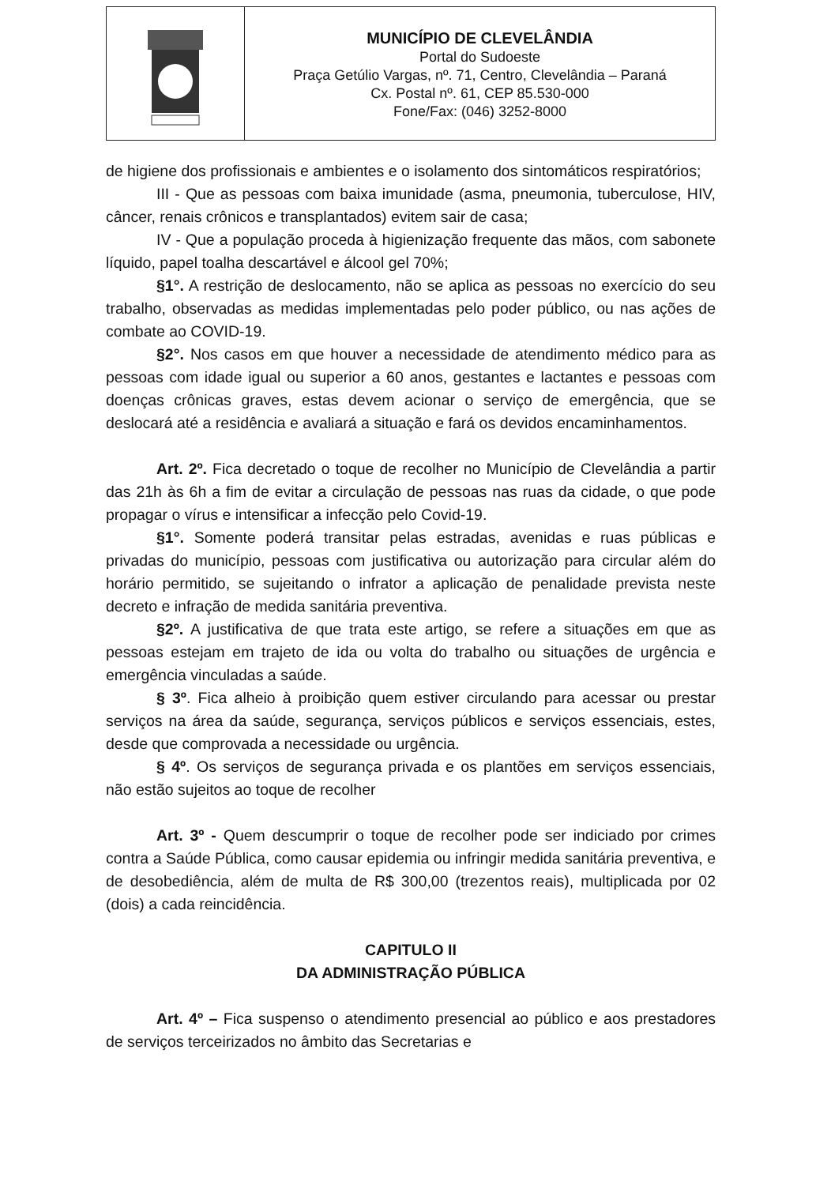MUNICÍPIO DE CLEVELÂNDIA
Portal do Sudoeste
Praça Getúlio Vargas, nº. 71, Centro, Clevelândia – Paraná
Cx. Postal nº. 61, CEP 85.530-000
Fone/Fax: (046) 3252-8000
de higiene dos profissionais e ambientes e o isolamento dos sintomáticos respiratórios;
III - Que as pessoas com baixa imunidade (asma, pneumonia, tuberculose, HIV, câncer, renais crônicos e transplantados) evitem sair de casa;
IV - Que a população proceda à higienização frequente das mãos, com sabonete líquido, papel toalha descartável e álcool gel 70%;
§1°. A restrição de deslocamento, não se aplica as pessoas no exercício do seu trabalho, observadas as medidas implementadas pelo poder público, ou nas ações de combate ao COVID-19.
§2°. Nos casos em que houver a necessidade de atendimento médico para as pessoas com idade igual ou superior a 60 anos, gestantes e lactantes e pessoas com doenças crônicas graves, estas devem acionar o serviço de emergência, que se deslocará até a residência e avaliará a situação e fará os devidos encaminhamentos.
Art. 2º. Fica decretado o toque de recolher no Município de Clevelândia a partir das 21h às 6h a fim de evitar a circulação de pessoas nas ruas da cidade, o que pode propagar o vírus e intensificar a infecção pelo Covid-19.
§1°. Somente poderá transitar pelas estradas, avenidas e ruas públicas e privadas do município, pessoas com justificativa ou autorização para circular além do horário permitido, se sujeitando o infrator a aplicação de penalidade prevista neste decreto e infração de medida sanitária preventiva.
§2º. A justificativa de que trata este artigo, se refere a situações em que as pessoas estejam em trajeto de ida ou volta do trabalho ou situações de urgência e emergência vinculadas a saúde.
§ 3º. Fica alheio à proibição quem estiver circulando para acessar ou prestar serviços na área da saúde, segurança, serviços públicos e serviços essenciais, estes, desde que comprovada a necessidade ou urgência.
§ 4º. Os serviços de segurança privada e os plantões em serviços essenciais, não estão sujeitos ao toque de recolher
Art. 3º - Quem descumprir o toque de recolher pode ser indiciado por crimes contra a Saúde Pública, como causar epidemia ou infringir medida sanitária preventiva, e de desobediência, além de multa de R$ 300,00 (trezentos reais), multiplicada por 02 (dois) a cada reincidência.
CAPITULO II
DA ADMINISTRAÇÃO PÚBLICA
Art. 4º – Fica suspenso o atendimento presencial ao público e aos prestadores de serviços terceirizados no âmbito das Secretarias e